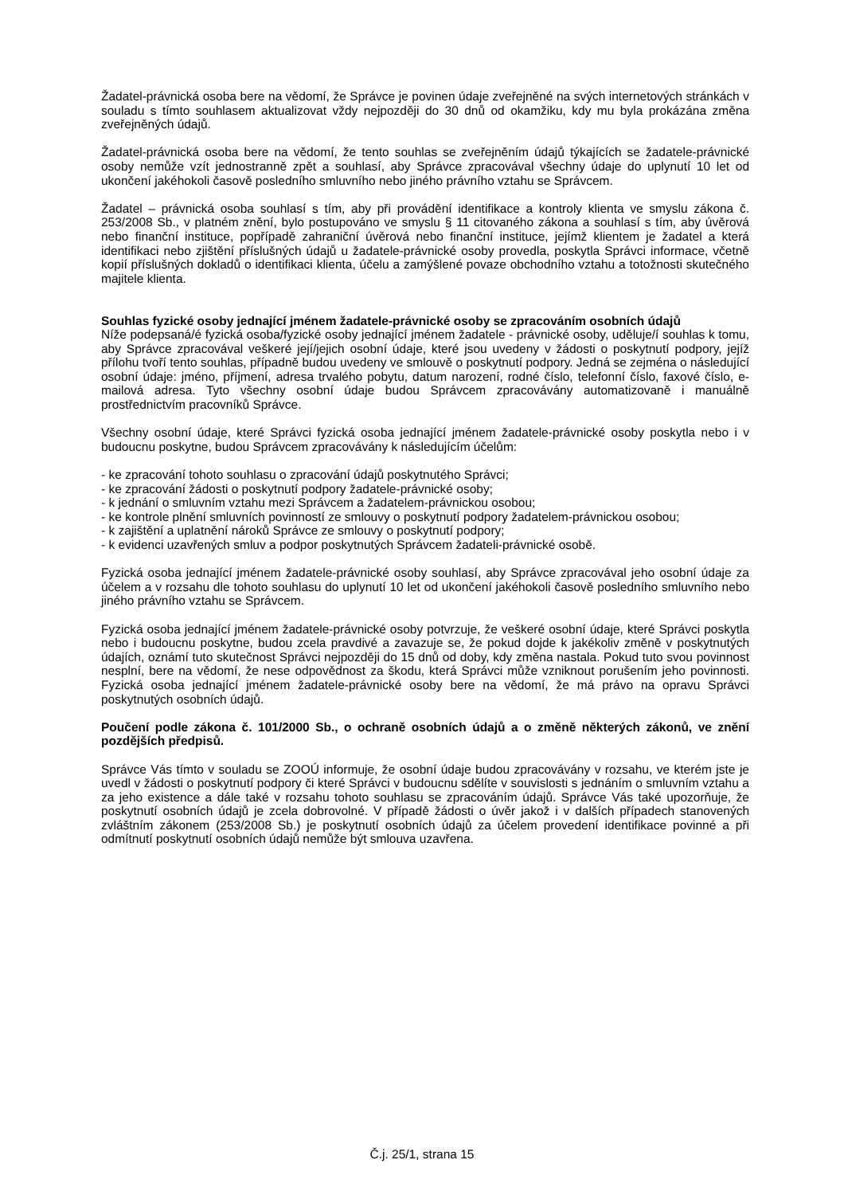Žadatel-právnická osoba bere na vědomí, že Správce je povinen údaje zveřejněné na svých internetových stránkách v souladu s tímto souhlasem aktualizovat vždy nejpozději do 30 dnů od okamžiku, kdy mu byla prokázána změna zveřejněných údajů.
Žadatel-právnická osoba bere na vědomí, že tento souhlas se zveřejněním údajů týkajících se žadatele-právnické osoby nemůže vzít jednostranně zpět a souhlasí, aby Správce zpracovával všechny údaje do uplynutí 10 let od ukončení jakéhokoli časově posledního smluvního nebo jiného právního vztahu se Správcem.
Žadatel – právnická osoba souhlasí s tím, aby při provádění identifikace a kontroly klienta ve smyslu zákona č. 253/2008 Sb., v platném znění, bylo postupováno ve smyslu § 11 citovaného zákona a souhlasí s tím, aby úvěrová nebo finanční instituce, popřípadě zahraniční úvěrová nebo finanční instituce, jejímž klientem je žadatel a která identifikaci nebo zjištění příslušných údajů u žadatele-právnické osoby provedla, poskytla Správci informace, včetně kopií příslušných dokladů o identifikaci klienta, účelu a zamýšlené povaze obchodního vztahu a totožnosti skutečného majitele klienta.
Souhlas fyzické osoby jednající jménem žadatele-právnické osoby se zpracováním osobních údajů
Níže podepsaná/é fyzická osoba/fyzické osoby jednající jménem žadatele - právnické osoby, uděluje/í souhlas k tomu, aby Správce zpracovával veškeré její/jejich osobní údaje, které jsou uvedeny v žádosti o poskytnutí podpory, jejíž přílohu tvoří tento souhlas, případně budou uvedeny ve smlouvě o poskytnutí podpory. Jedná se zejména o následující osobní údaje: jméno, příjmení, adresa trvalého pobytu, datum narození, rodné číslo, telefonní číslo, faxové číslo, e-mailová adresa. Tyto všechny osobní údaje budou Správcem zpracovávány automatizovaně i manuálně prostřednictvím pracovníků Správce.
Všechny osobní údaje, které Správci fyzická osoba jednající jménem žadatele-právnické osoby poskytla nebo i v budoucnu poskytne, budou Správcem zpracovávány k následujícím účelům:
- ke zpracování tohoto souhlasu o zpracování údajů poskytnutého Správci;
- ke zpracování žádosti o poskytnutí podpory žadatele-právnické osoby;
- k jednání o smluvním vztahu mezi Správcem a žadatelem-právnickou osobou;
- ke kontrole plnění smluvních povinností ze smlouvy o poskytnutí podpory žadatelem-právnickou osobou;
- k zajištění a uplatnění nároků Správce ze smlouvy o poskytnutí podpory;
- k evidenci uzavřených smluv a podpor poskytnutých Správcem žadateli-právnické osobě.
Fyzická osoba jednající jménem žadatele-právnické osoby souhlasí, aby Správce zpracovával jeho osobní údaje za účelem a v rozsahu dle tohoto souhlasu do uplynutí 10 let od ukončení jakéhokoli časově posledního smluvního nebo jiného právního vztahu se Správcem.
Fyzická osoba jednající jménem žadatele-právnické osoby potvrzuje, že veškeré osobní údaje, které Správci poskytla nebo i budoucnu poskytne, budou zcela pravdivé a zavazuje se, že pokud dojde k jakékoliv změně v poskytnutých údajích, oznámí tuto skutečnost Správci nejpozději do 15 dnů od doby, kdy změna nastala. Pokud tuto svou povinnost nesplní, bere na vědomí, že nese odpovědnost za škodu, která Správci může vzniknout porušením jeho povinnosti. Fyzická osoba jednající jménem žadatele-právnické osoby bere na vědomí, že má právo na opravu Správci poskytnutých osobních údajů.
Poučení podle zákona č. 101/2000 Sb., o ochraně osobních údajů a o změně některých zákonů, ve znění pozdějších předpisů.
Správce Vás tímto v souladu se ZOOÚ informuje, že osobní údaje budou zpracovávány v rozsahu, ve kterém jste je uvedl v žádosti o poskytnutí podpory či které Správci v budoucnu sdělíte v souvislosti s jednáním o smluvním vztahu a za jeho existence a dále také v rozsahu tohoto souhlasu se zpracováním údajů. Správce Vás také upozorňuje, že poskytnutí osobních údajů je zcela dobrovolné. V případě žádosti o úvěr jakož i v dalších případech stanovených zvláštním zákonem (253/2008 Sb.) je poskytnutí osobních údajů za účelem provedení identifikace povinné a při odmítnutí poskytnutí osobních údajů nemůže být smlouva uzavřena.
Č.j. 25/1, strana 15